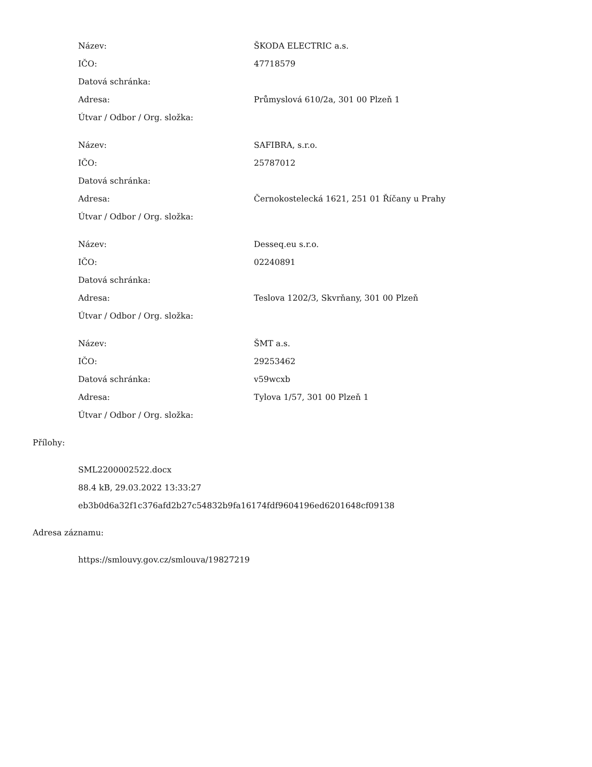| Název: | ŠKODA ELECTRIC a.s. |
| IČO: | 47718579 |
| Datová schránka: | |
| Adresa: | Průmyslová 610/2a, 301 00 Plzeň 1 |
| Útvar / Odbor / Org. složka: | |
| Název: | SAFIBRA, s.r.o. |
| IČO: | 25787012 |
| Datová schránka: | |
| Adresa: | Černokostelecká 1621, 251 01 Říčany u Prahy |
| Útvar / Odbor / Org. složka: | |
| Název: | Desseq.eu s.r.o. |
| IČO: | 02240891 |
| Datová schránka: | |
| Adresa: | Teslova 1202/3, Skvrňany, 301 00 Plzeň |
| Útvar / Odbor / Org. složka: | |
| Název: | ŠMT a.s. |
| IČO: | 29253462 |
| Datová schránka: | v59wcxb |
| Adresa: | Tylova 1/57, 301 00 Plzeň 1 |
| Útvar / Odbor / Org. složka: | |
Přílohy:
SML2200002522.docx
88.4 kB, 29.03.2022 13:33:27
eb3b0d6a32f1c376afd2b27c54832b9fa16174fdf9604196ed6201648cf09138
Adresa záznamu:
https://smlouvy.gov.cz/smlouva/19827219